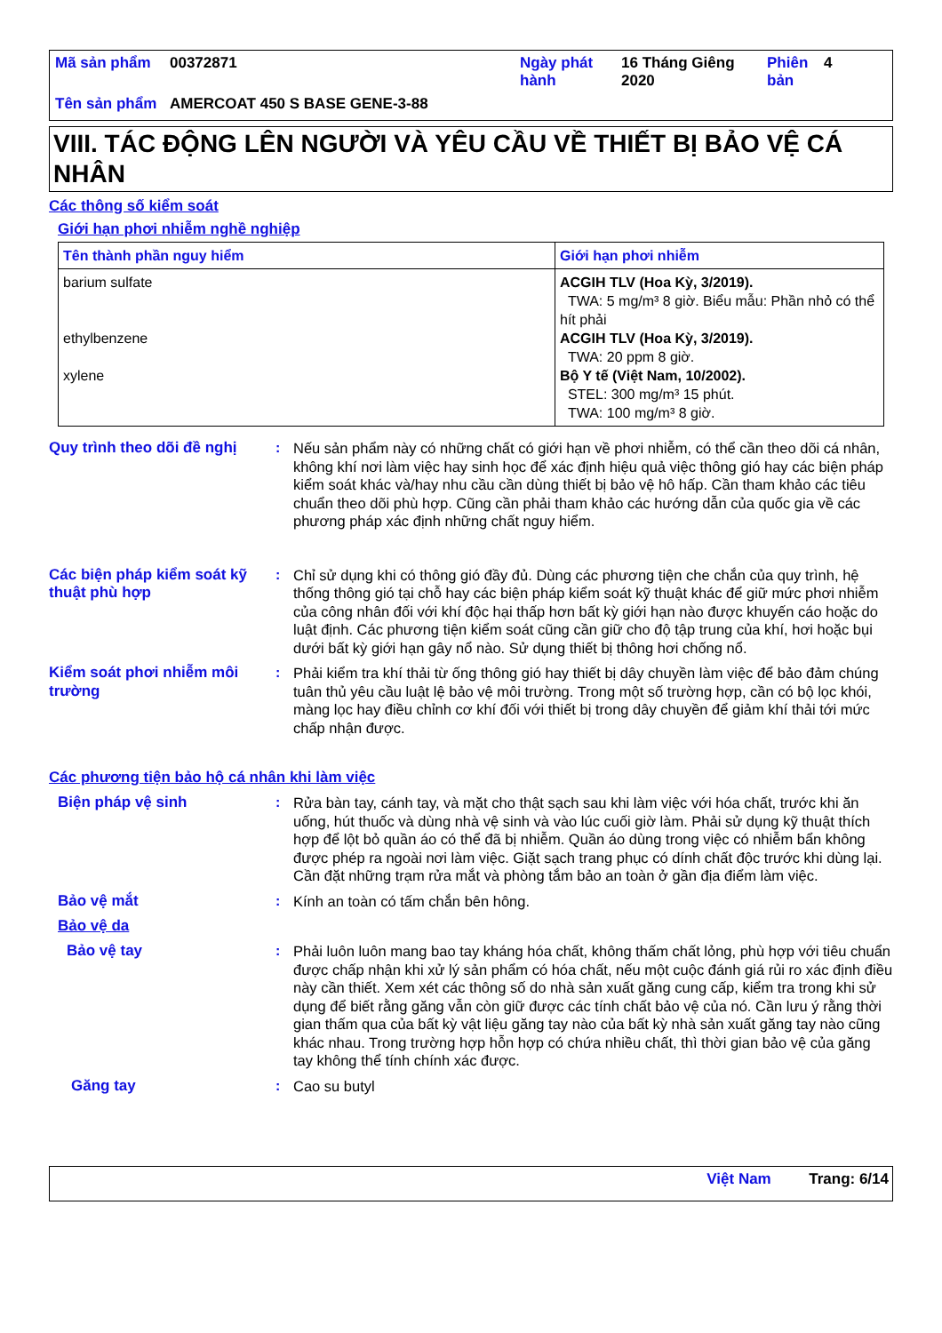| Mã sản phẩm | 00372871 | Ngày phát hành | 16 Tháng Giêng 2020 | Phiên bản | 4 |
| Tên sản phẩm | AMERCOAT 450 S BASE GENE-3-88 | | | | |
VIII. TÁC ĐỘNG LÊN NGƯỜI VÀ YÊU CẦU VỀ THIẾT BỊ BẢO VỆ CÁ NHÂN
Các thông số kiểm soát
Giới hạn phơi nhiễm nghề nghiệp
| Tên thành phần nguy hiểm | Giới hạn phơi nhiễm |
| --- | --- |
| barium sulfate ethylbenzene xylene | ACGIH TLV (Hoa Kỳ, 3/2019). TWA: 5 mg/m³ 8 giờ. Biểu mẫu: Phần nhỏ có thể hít phải ACGIH TLV (Hoa Kỳ, 3/2019). TWA: 20 ppm 8 giờ. Bộ Y tế (Việt Nam, 10/2002). STEL: 300 mg/m³ 15 phút. TWA: 100 mg/m³ 8 giờ. |
Quy trình theo dõi đề nghị
: Nếu sản phẩm này có những chất có giới hạn về phơi nhiễm, có thể cần theo dõi cá nhân, không khí nơi làm việc hay sinh học để xác định hiệu quả việc thông gió hay các biện pháp kiểm soát khác và/hay nhu cầu cần dùng thiết bị bảo vệ hô hấp. Cần tham khảo các tiêu chuẩn theo dõi phù hợp. Cũng cần phải tham khảo các hướng dẫn của quốc gia về các phương pháp xác định những chất nguy hiểm.
Các biện pháp kiểm soát kỹ thuật phù hợp
: Chỉ sử dụng khi có thông gió đầy đủ. Dùng các phương tiện che chắn của quy trình, hệ thống thông gió tại chỗ hay các biện pháp kiểm soát kỹ thuật khác để giữ mức phơi nhiễm của công nhân đối với khí độc hại thấp hơn bất kỳ giới hạn nào được khuyến cáo hoặc do luật định. Các phương tiện kiểm soát cũng cần giữ cho độ tập trung của khí, hơi hoặc bụi dưới bất kỳ giới hạn gây nổ nào. Sử dụng thiết bị thông hơi chống nổ.
Kiểm soát phơi nhiễm môi trường
: Phải kiểm tra khí thải từ ống thông gió hay thiết bị dây chuyền làm việc để bảo đảm chúng tuân thủ yêu cầu luật lệ bảo vệ môi trường. Trong một số trường hợp, cần có bộ lọc khói, màng lọc hay điều chỉnh cơ khí đối với thiết bị trong dây chuyền để giảm khí thải tới mức chấp nhận được.
Các phương tiện bảo hộ cá nhân khi làm việc
Biện pháp vệ sinh : Rửa bàn tay, cánh tay, và mặt cho thật sạch sau khi làm việc với hóa chất, trước khi ăn uống, hút thuốc và dùng nhà vệ sinh và vào lúc cuối giờ làm. Phải sử dụng kỹ thuật thích hợp để lột bỏ quần áo có thể đã bị nhiễm. Quần áo dùng trong việc có nhiễm bẩn không được phép ra ngoài nơi làm việc. Giặt sạch trang phục có dính chất độc trước khi dùng lại. Cần đặt những trạm rửa mắt và phòng tắm bảo an toàn ở gần địa điểm làm việc.
Bảo vệ mắt : Kính an toàn có tấm chắn bên hông.
Bảo vệ da
Bảo vệ tay : Phải luôn luôn mang bao tay kháng hóa chất, không thấm chất lỏng, phù hợp với tiêu chuẩn được chấp nhận khi xử lý sản phẩm có hóa chất, nếu một cuộc đánh giá rủi ro xác định điều này cần thiết. Xem xét các thông số do nhà sản xuất găng cung cấp, kiểm tra trong khi sử dụng để biết rằng găng vẫn còn giữ được các tính chất bảo vệ của nó. Cần lưu ý rằng thời gian thấm qua của bất kỳ vật liệu găng tay nào của bất kỳ nhà sản xuất găng tay nào cũng khác nhau. Trong trường hợp hỗn hợp có chứa nhiều chất, thì thời gian bảo vệ của găng tay không thể tính chính xác được.
Găng tay : Cao su butyl
Việt Nam Trang: 6/14